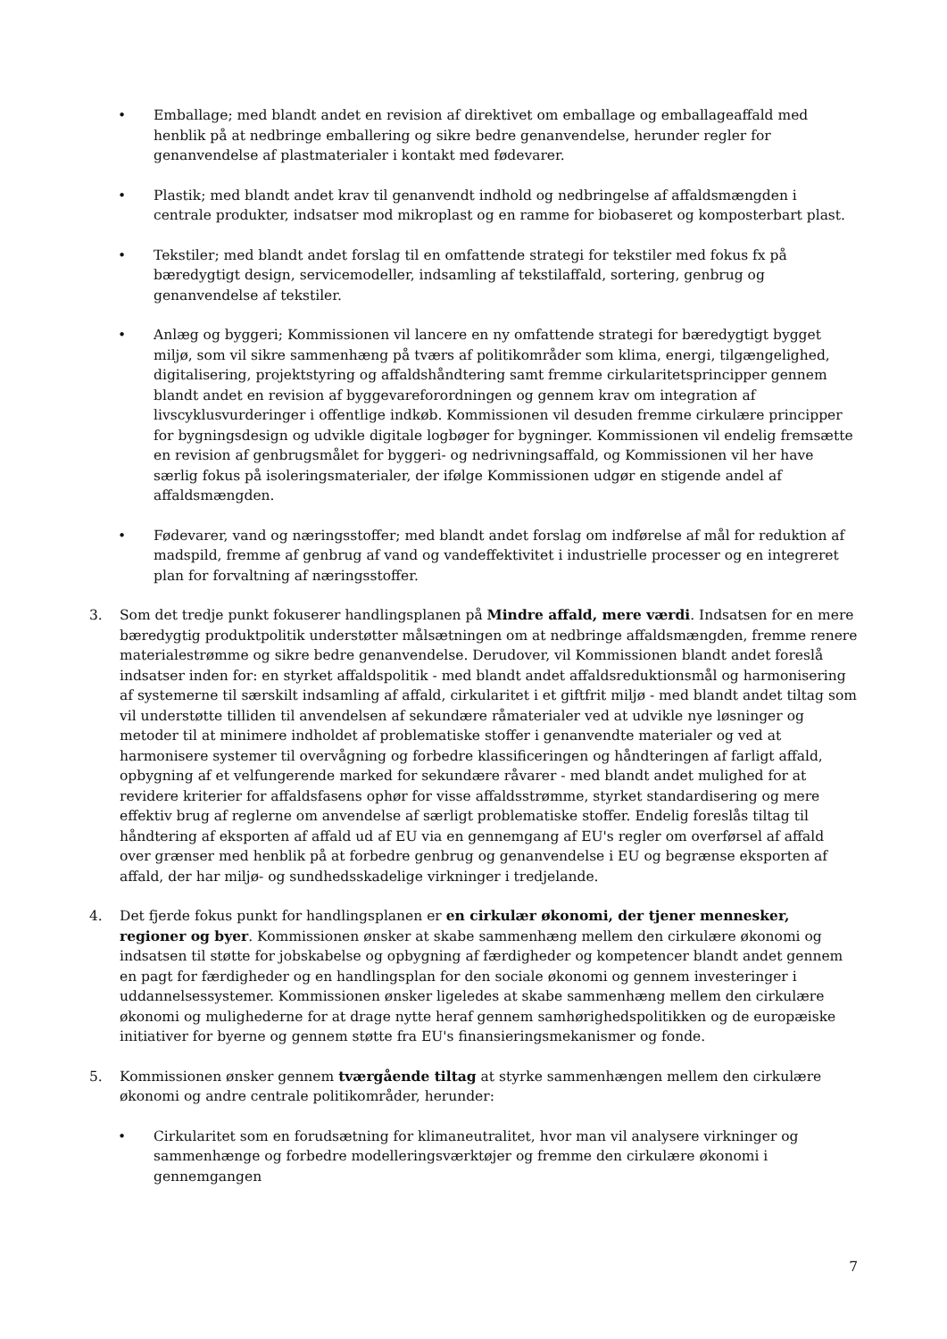• Emballage; med blandt andet en revision af direktivet om emballage og emballageaffald med henblik på at nedbringe emballering og sikre bedre genanvendelse, herunder regler for genanvendelse af plastmaterialer i kontakt med fødevarer.
• Plastik; med blandt andet krav til genanvendt indhold og nedbringelse af affaldsmængden i centrale produkter, indsatser mod mikroplast og en ramme for biobaseret og komposterbart plast.
• Tekstiler; med blandt andet forslag til en omfattende strategi for tekstiler med fokus fx på bæredygtigt design, servicemodeller, indsamling af tekstilaffald, sortering, genbrug og genanvendelse af tekstiler.
• Anlæg og byggeri; Kommissionen vil lancere en ny omfattende strategi for bæredygtigt bygget miljø, som vil sikre sammenhæng på tværs af politikområder som klima, energi, tilgængelighed, digitalisering, projektstyring og affaldshåndtering samt fremme cirkularitetsprincipper gennem blandt andet en revision af byggevareforordningen og gennem krav om integration af livscyklusvurderinger i offentlige indkøb. Kommissionen vil desuden fremme cirkulære principper for bygningsdesign og udvikle digitale logbøger for bygninger. Kommissionen vil endelig fremsætte en revision af genbrugsmålet for byggeri- og nedrivningsaffald, og Kommissionen vil her have særlig fokus på isoleringsmaterialer, der ifølge Kommissionen udgør en stigende andel af affaldsmængden.
• Fødevarer, vand og næringsstoffer; med blandt andet forslag om indførelse af mål for reduktion af madspild, fremme af genbrug af vand og vandeffektivitet i industrielle processer og en integreret plan for forvaltning af næringsstoffer.
3. Som det tredje punkt fokuserer handlingsplanen på Mindre affald, mere værdi. Indsatsen for en mere bæredygtig produktpolitik understøtter målsætningen om at nedbringe affaldsmængden, fremme renere materialestrømme og sikre bedre genanvendelse. Derudover, vil Kommissionen blandt andet foreslå indsatser inden for: en styrket affaldspolitik - med blandt andet affaldsreduktionsmål og harmonisering af systemerne til særskilt indsamling af affald, cirkularitet i et giftfrit miljø - med blandt andet tiltag som vil understøtte tilliden til anvendelsen af sekundære råmaterialer ved at udvikle nye løsninger og metoder til at minimere indholdet af problematiske stoffer i genanvendte materialer og ved at harmonisere systemer til overvågning og forbedre klassificeringen og håndteringen af farligt affald, opbygning af et velfungerende marked for sekundære råvarer - med blandt andet mulighed for at revidere kriterier for affaldsfasens ophør for visse affaldsstrømme, styrket standardisering og mere effektiv brug af reglerne om anvendelse af særligt problematiske stoffer. Endelig foreslås tiltag til håndtering af eksporten af affald ud af EU via en gennemgang af EU's regler om overførsel af affald over grænser med henblik på at forbedre genbrug og genanvendelse i EU og begrænse eksporten af affald, der har miljø- og sundhedsskadelige virkninger i tredjelande.
4. Det fjerde fokus punkt for handlingsplanen er en cirkulær økonomi, der tjener mennesker, regioner og byer. Kommissionen ønsker at skabe sammenhæng mellem den cirkulære økonomi og indsatsen til støtte for jobskabelse og opbygning af færdigheder og kompetencer blandt andet gennem en pagt for færdigheder og en handlingsplan for den sociale økonomi og gennem investeringer i uddannelsessystemer. Kommissionen ønsker ligeledes at skabe sammenhæng mellem den cirkulære økonomi og mulighederne for at drage nytte heraf gennem samhørighedspolitikken og de europæiske initiativer for byerne og gennem støtte fra EU's finansieringsmekanismer og fonde.
5. Kommissionen ønsker gennem tværgående tiltag at styrke sammenhængen mellem den cirkulære økonomi og andre centrale politikområder, herunder:
• Cirkularitet som en forudsætning for klimaneutralitet, hvor man vil analysere virkninger og sammenhænge og forbedre modelleringsværktøjer og fremme den cirkulære økonomi i gennemgangen
7